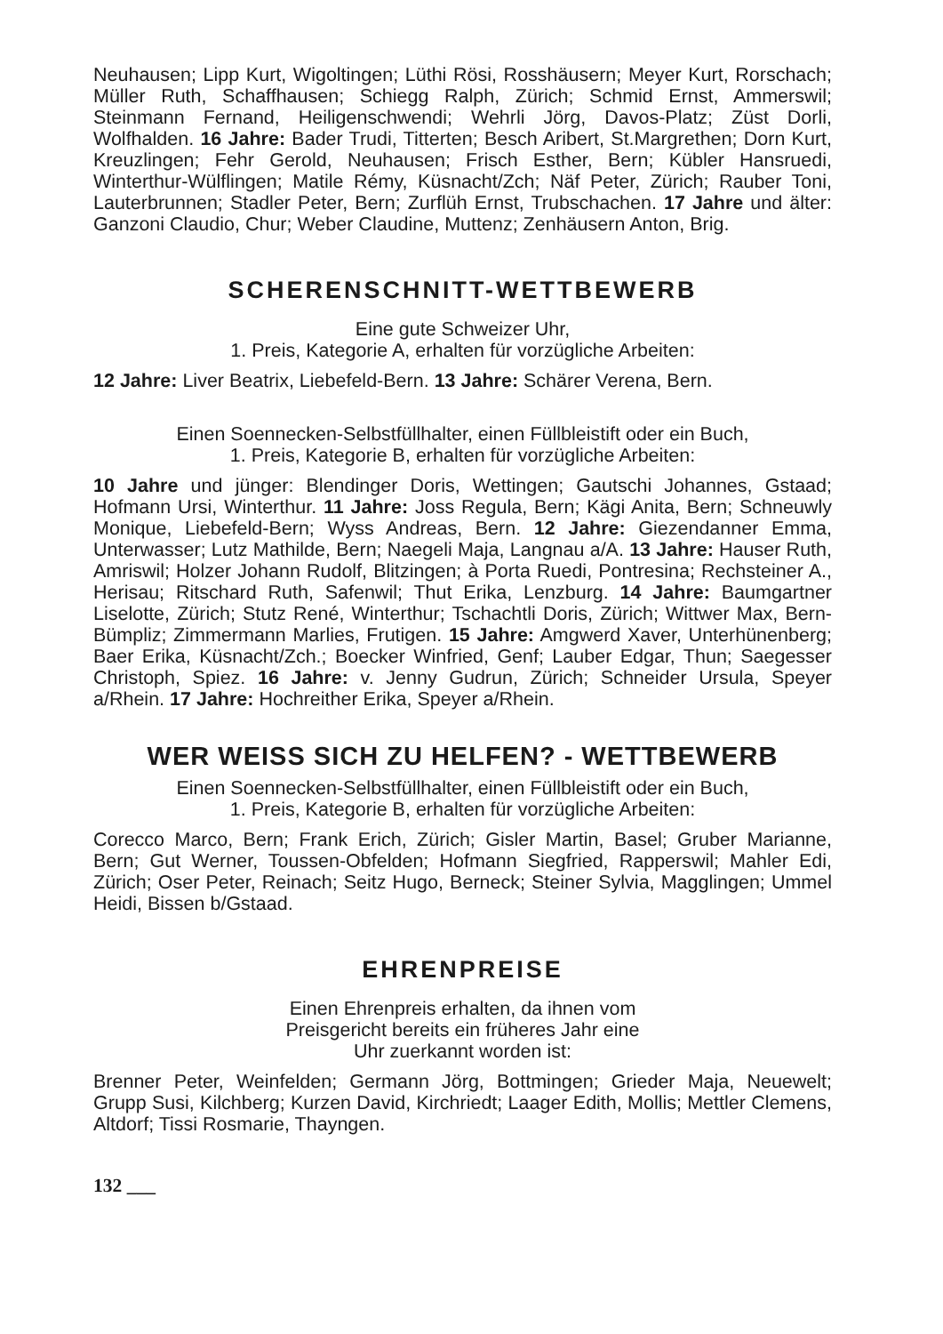Neuhausen; Lipp Kurt, Wigoltingen; Lüthi Rösi, Rosshäusern; Meyer Kurt, Rorschach; Müller Ruth, Schaffhausen; Schiegg Ralph, Zürich; Schmid Ernst, Ammerswil; Steinmann Fernand, Heiligenschwendi; Wehrli Jörg, Davos-Platz; Züst Dorli, Wolfhalden. 16 Jahre: Bader Trudi, Titterten; Besch Aribert, St.Margrethen; Dorn Kurt, Kreuzlingen; Fehr Gerold, Neuhausen; Frisch Esther, Bern; Kübler Hansruedi, Winterthur-Wülflingen; Matile Rémy, Küsnacht/Zch; Näf Peter, Zürich; Rauber Toni, Lauterbrunnen; Stadler Peter, Bern; Zurflüh Ernst, Trubschachen. 17 Jahre und älter: Ganzoni Claudio, Chur; Weber Claudine, Muttenz; Zenhäusern Anton, Brig.
SCHERENSCHNITT-WETTBEWERB
Eine gute Schweizer Uhr,
1. Preis, Kategorie A, erhalten für vorzügliche Arbeiten:
12 Jahre: Liver Beatrix, Liebefeld-Bern. 13 Jahre: Schärer Verena, Bern.
Einen Soennecken-Selbstfüllhalter, einen Füllbleistift oder ein Buch,
1. Preis, Kategorie B, erhalten für vorzügliche Arbeiten:
10 Jahre und jünger: Blendinger Doris, Wettingen; Gautschi Johannes, Gstaad; Hofmann Ursi, Winterthur. 11 Jahre: Joss Regula, Bern; Kägi Anita, Bern; Schneuwly Monique, Liebefeld-Bern; Wyss Andreas, Bern. 12 Jahre: Giezendanner Emma, Unterwasser; Lutz Mathilde, Bern; Naegeli Maja, Langnau a/A. 13 Jahre: Hauser Ruth, Amriswil; Holzer Johann Rudolf, Blitzingen; à Porta Ruedi, Pontresina; Rechsteiner A., Herisau; Ritschard Ruth, Safenwil; Thut Erika, Lenzburg. 14 Jahre: Baumgartner Liselotte, Zürich; Stutz René, Winterthur; Tschachtli Doris, Zürich; Wittwer Max, Bern-Bümpliz; Zimmermann Marlies, Frutigen. 15 Jahre: Amgwerd Xaver, Unterhünenberg; Baer Erika, Küsnacht/Zch.; Boecker Winfried, Genf; Lauber Edgar, Thun; Saegesser Christoph, Spiez. 16 Jahre: v. Jenny Gudrun, Zürich; Schneider Ursula, Speyer a/Rhein. 17 Jahre: Hochreither Erika, Speyer a/Rhein.
WER WEISS SICH ZU HELFEN? - WETTBEWERB
Einen Soennecken-Selbstfüllhalter, einen Füllbleistift oder ein Buch,
1. Preis, Kategorie B, erhalten für vorzügliche Arbeiten:
Corecco Marco, Bern; Frank Erich, Zürich; Gisler Martin, Basel; Gruber Marianne, Bern; Gut Werner, Toussen-Obfelden; Hofmann Siegfried, Rapperswil; Mahler Edi, Zürich; Oser Peter, Reinach; Seitz Hugo, Berneck; Steiner Sylvia, Magglingen; Ummel Heidi, Bissen b/Gstaad.
EHRENPREISE
Einen Ehrenpreis erhalten, da ihnen vom
Preisgericht bereits ein früheres Jahr eine
Uhr zuerkannt worden ist:
Brenner Peter, Weinfelden; Germann Jörg, Bottmingen; Grieder Maja, Neuewelt; Grupp Susi, Kilchberg; Kurzen David, Kirchriedt; Laager Edith, Mollis; Mettler Clemens, Altdorf; Tissi Rosmarie, Thayngen.
132 ___